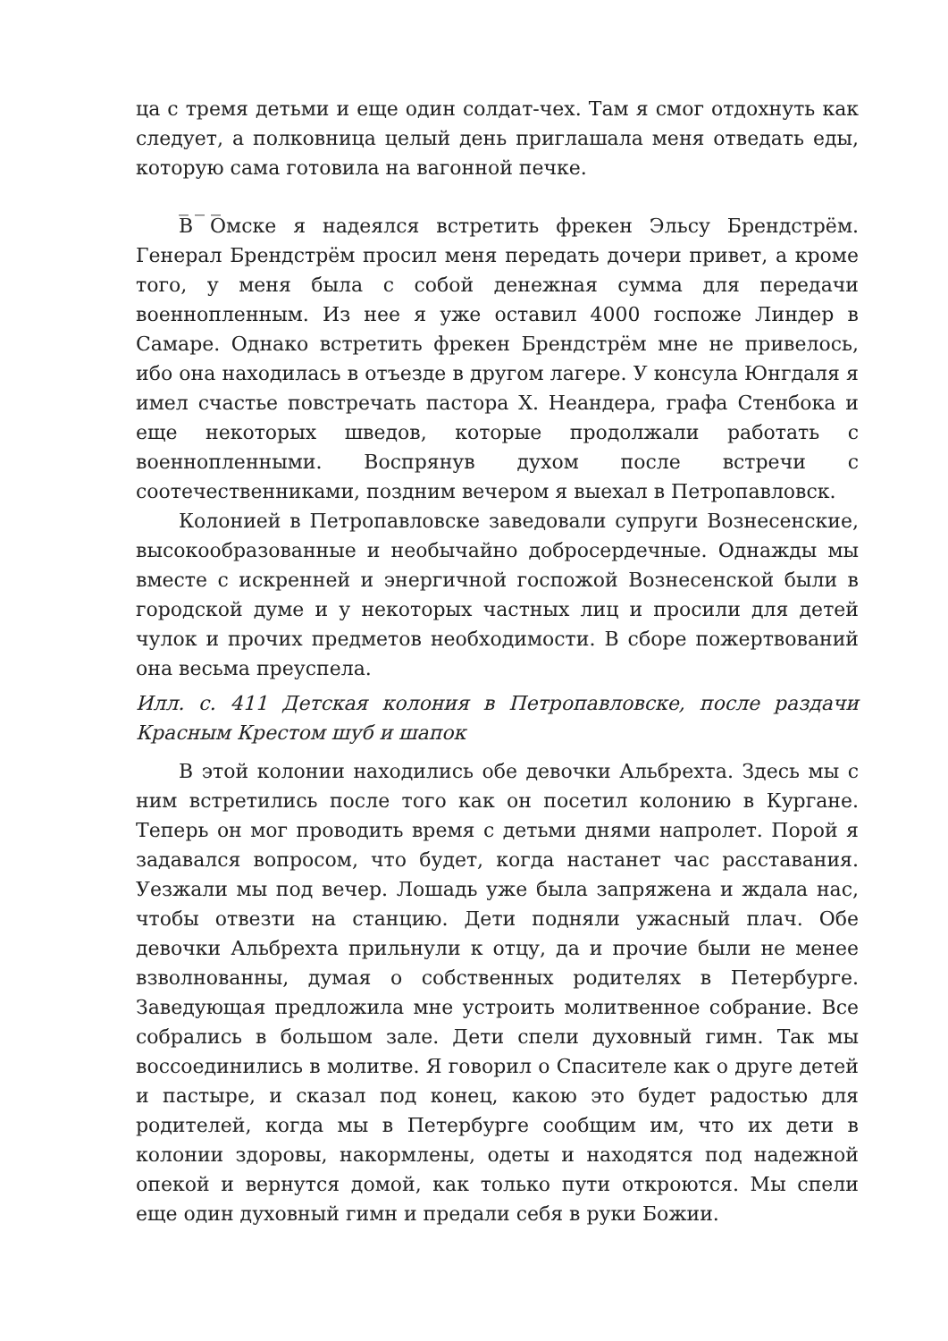ца с тремя детьми и еще один солдат-чех. Там я смог отдохнуть как следует, а полковница целый день приглашала меня отведать еды, которую сама готовила на вагонной печке.
_ _ _
В Омске я надеялся встретить фрекен Эльсу Брендстрём. Генерал Брендстрём просил меня передать дочери привет, а кроме того, у меня была с собой денежная сумма для передачи военнопленным. Из нее я уже оставил 4000 госпоже Линдер в Самаре. Однако встретить фрекен Брендстрём мне не привелось, ибо она находилась в отъезде в другом лагере. У консула Юнгдаля я имел счастье повстречать пастора Х. Неандера, графа Стенбока и еще некоторых шведов, которые продолжали работать с военнопленными. Воспрянув духом после встречи с соотечественниками, поздним вечером я выехал в Петропавловск.
Колонией в Петропавловске заведовали супруги Вознесенские, высокообразованные и необычайно добросердечные. Однажды мы вместе с искренней и энергичной госпожой Вознесенской были в городской думе и у некоторых частных лиц и просили для детей чулок и прочих предметов необходимости. В сборе пожертвований она весьма преуспела.
Илл. с. 411 Детская колония в Петропавловске, после раздачи Красным Крестом шуб и шапок
В этой колонии находились обе девочки Альбрехта. Здесь мы с ним встретились после того как он посетил колонию в Кургане. Теперь он мог проводить время с детьми днями напролет. Порой я задавался вопросом, что будет, когда настанет час расставания. Уезжали мы под вечер. Лошадь уже была запряжена и ждала нас, чтобы отвезти на станцию. Дети подняли ужасный плач. Обе девочки Альбрехта прильнули к отцу, да и прочие были не менее взволнованны, думая о собственных родителях в Петербурге. Заведующая предложила мне устроить молитвенное собрание. Все собрались в большом зале. Дети спели духовный гимн. Так мы воссоединились в молитве. Я говорил о Спасителе как о друге детей и пастыре, и сказал под конец, какою это будет радостью для родителей, когда мы в Петербурге сообщим им, что их дети в колонии здоровы, накормлены, одеты и находятся под надежной опекой и вернутся домой, как только пути откроются. Мы спели еще один духовный гимн и предали себя в руки Божии.